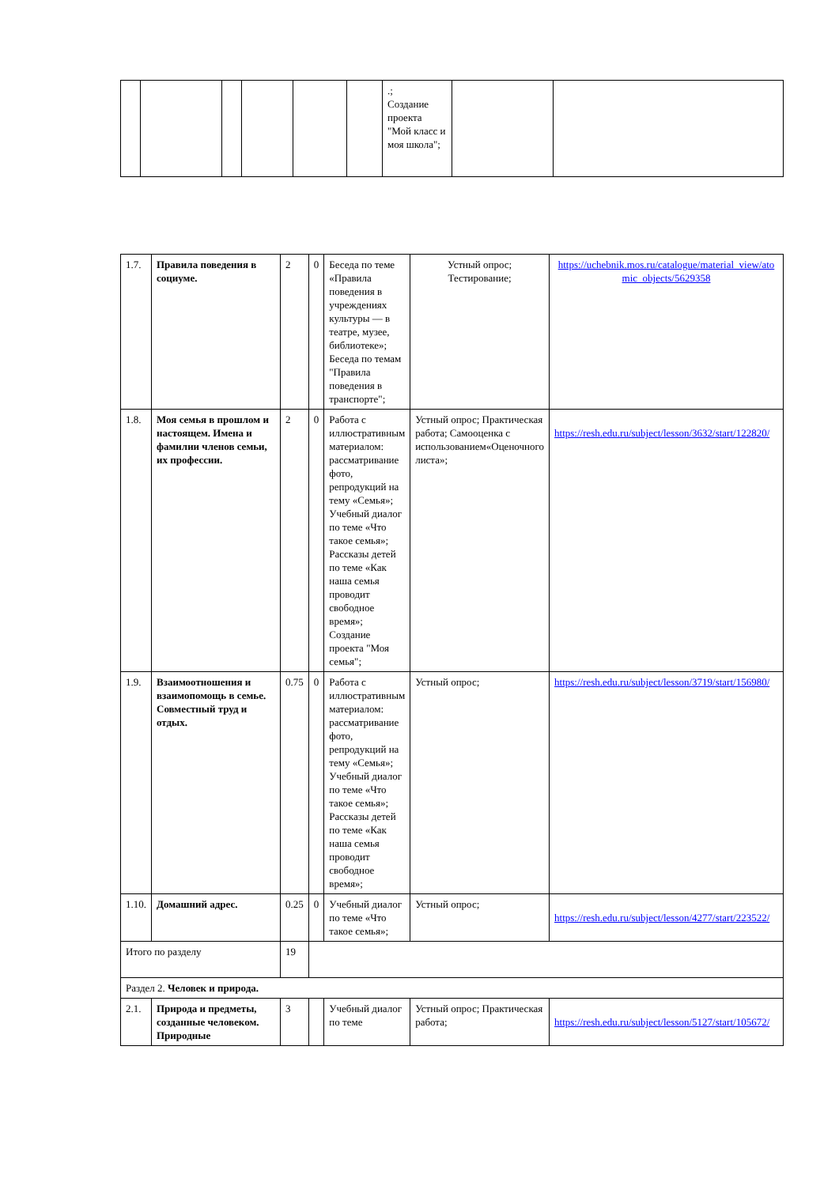| | | | | | | .; Создание проекта "Мой класс и моя школа"; | | |
| 1.7. | Правила поведения в социуме. | 2 | 0 | Беседа по теме «Правила поведения в учреждениях культуры — в театре, музее, библиотеке»; Беседа по темам "Правила поведения в транспорте"; | Устный опрос; Тестирование; | https://uchebnik.mos.ru/catalogue/material_view/atomic_objects/5629358 |
| 1.8. | Моя семья в прошлом и настоящем. Имена и фамилии членов семьи, их профессии. | 2 | 0 | Работа с иллюстративным материалом: рассматривание фото, репродукций на тему «Семья»; Учебный диалог по теме «Что такое семья»; Рассказы детей по теме «Как наша семья проводит свободное время»; Создание проекта "Моя семья"; | Устный опрос; Практическая работа; Самооценка с использованием«Оценочного листа»; | https://resh.edu.ru/subject/lesson/3632/start/122820/ |
| 1.9. | Взаимоотношения и взаимопомощь в семье. Совместный труд и отдых. | 0.75 | 0 | Работа с иллюстративным материалом: рассматривание фото, репродукций на тему «Семья»; Учебный диалог по теме «Что такое семья»; Рассказы детей по теме «Как наша семья проводит свободное время»; | Устный опрос; | https://resh.edu.ru/subject/lesson/3719/start/156980/ |
| 1.10. | Домашний адрес. | 0.25 | 0 | Учебный диалог по теме «Что такое семья»; | Устный опрос; | https://resh.edu.ru/subject/lesson/4277/start/223522/ |
| Итого по разделу | | 19 | | | | |
| Раздел 2. Человек и природа. | | | | | | |
| 2.1. | Природа и предметы, созданные человеком. Природные | 3 | | Учебный диалог по теме | Устный опрос; Практическая работа; | https://resh.edu.ru/subject/lesson/5127/start/105672/ |